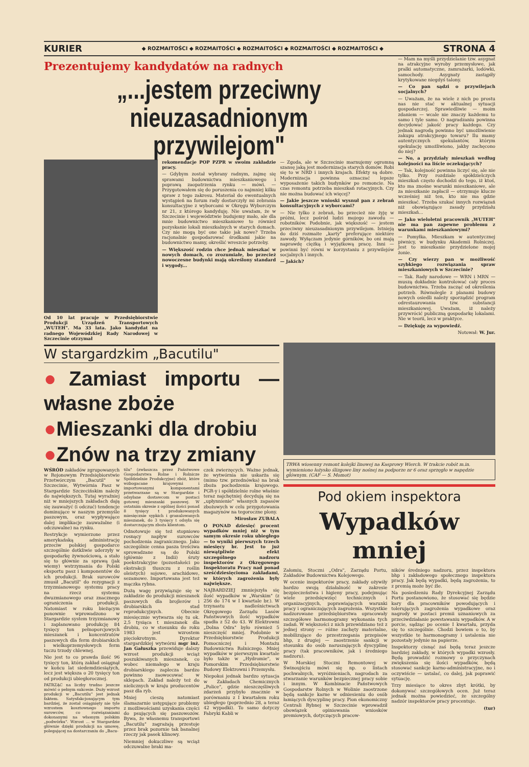KURIER ◆ ROZMAITOŚCI ◆ ROZMAITOŚCI ◆ ROZMAITOŚCI ◆ ROZMAITOŚCI ◆ ROZMAITOŚCI ◆ STRONA 4
Prezentujemy kandydatów na radnych
„...jestem przeciwny nieuzasadnionym przywilejom"
Od 10 lat pracuje w Przedsiębiorstwie Produkcji Urządzeń Transportowych „WUTEH". Ma 33 lata. Jako kandydat na radnego Wojewódzkiej Rady Narodowej w Szczecinie otrzymał
rekomendacje POP PZPR w swoim zakładzie pracy.
— Gdybym został wybrany radnym, zajmę się sprawami budownictwa mieszkaniowego i poprawą zaopatrzenia rynku — mówi. — Przygotowałem się do poruszenia co najmniej kilku spraw z tego zakresu. Materiał do ewentualnych wystąpień na forum rady dostarczyły mi zebrania konsultacyjne z wyborcami w Okręgu Wyborczym nr 21, z którego kandyduję. Nie uważam, że w Szczecinie i województwie budujemy mało, ale dla mnie budownictwo mieszkaniowe to również pozyskanie lokali mieszkalnych w starych domach. Czy nie mogą być one takie jak nowe? Trzeba racjonalnie gospodarować środkami jakie na budownictwo mamy, określić wreszcie potrzeby.
— Większość rodzin chce jednak mieszkać w nowych domach, co zrozumiałe, bo przecież nowoczesne budynki mają określony standard i wygody...
— Zgoda, ale w Szczecinie marnujemy ogromną szansę jaką jest modernizacja starych domów. Robi się to w NRD i innych krajach. Efekty są dobre. Modernizacja powinna oznaczać lepsze wyposażenie takich budynków po remoncie. Na czas remontu potrzeba mieszkań rotacyjnych. Czy nie można budować ich więcej?
— Jakie jeszcze wnioski wysnuł pan z zebrań konsultacyjnych z wyborcami?
— Nie tylko z zebrań, bo przecież nie żyję w próżni, lecz pośród ludzi mojego zawodu — robotników. Podobnie, jak większość — jestem przeciwny nieuzasadnionym przywilejom. Istnieją do dziś rozmaite „karty" preferujące niektóre zawody. Wyłączam jedynie górników, bo oni mają naprawdę ciężką i wyjątkową pracę. Inni — powinni być równi w korzystaniu z przywilejów socjalnych i innych.
— Jakich?
— Mam na myśli przydzielanie tzw. asygnat na atrakcyjne wyroby przemysłowe, jak pralki automatyczne, zamrażarki, lodówki, samochody. Asygnaty zastąpiły krytykowane niegdyś talony.
— Co pan sądzi o przywilejach socjalnych?
— Uważam, że na wiele z nich po prostu nas nie stać w aktualnej sytuacji gospodarczej. Sprawiedliwie — moim zdaniem — wcale nie znaczy każdemu to samo i tyle samo. O nagradzaniu powinna decydować jakość pracy każdego. Czy jednak nagrodą powinno być umożliwienie zakupu atrakcyjnego towaru? Ilu mamy autentycznych spekulantów, którym spekulację umożliwiono, jakby zachęcono do niej?
— No, a przydziały mieszkań według kolejności na liście oczekujących?
— Tak, kolejność powinna liczyć się, ale nie tylko. Przy rozdziale spółdzielczych mieszkań często dochodzi do tego, iż ktoś, kto ma znośne warunki mieszkaniowe, ale za mieszkanie zapłacił — otrzymuje klucze wcześniej niż ten, kto nie ma gdzie mieszkać. Trzeba szukać innych rozwiązań niż obowiązujące zasady przydziału mieszkań...
— Jako wieloletni pracownik „WUTEH" nie ma pan zapewne problemu z warunkami mieszkaniowymi?
— Pomyłka. Mieszkam w autentycznej piwnicy, w budynku Akademii Rolniczej. Jest to mieszkanie przydzielone mojej żonie.
— Czy wierzy pan w możliwość szybkiego rozwiązania spraw mieszkaniowych w Szczecinie?
— Tak. Rady narodowe — WRN i MRN — muszą dokładnie kontrolować cały proces budownictwa. Trzeba zacząć od określenia potrzeb. Równolegle z planami budowy nowych osiedli należy sporządzić program odrestaurowania tzw. substancji mieszkaniowej. Uważam, iż należy przywrócić publiczną gospodarkę lokalami. Nie w teorii, lecz w praktyce.
— Dziękuję za wypowiedź.
Notował: W. Jur.
W stargardzkim „Bacutilu"
●Zamiast importu — własne zboże
●Mieszanki dla drobiu
●Znów na trzy zmiany
WŚRÓD zakładów zgrupowanych w Rejonowym Przedsiębiorstwie Przetwórczym „Bacutil" w Szczecinie, Wytwórnia Pasz w Stargardzie Szczecińskim należy do największych. Tutaj wyraźniej niż w mniejszych zakładach dają się zauważyć (i odczuć) tendencje dominujące w naszym przemyśle paszowym, oraz wypływające dalej implikacje zauważalne (i odczuwalne) na rynku.
Restrykcje wymierzone przez amerykańską administrację przeciw polskiej gospodarce szczególnie dotkliwie uderzyły w gospodarkę żywnościową, a stało się to głównie za sprawą (jak wiemy) wstrzymania do Polski eksportu pasz i komponentów do ich produkcji. Brak surowców zmusił „Bacutil" do rezygnacji z trzyzmianowego systemu pracy na rzecz systemu dwuzmianowego oraz znacznego ograniczenia produkcji. Natomiast w roku bieżącym ponownie wprowadzono w Stargardzie system trzyzmianowy i zaplanowano produkcję 84 tysięcy ton pełnoporcjowych mieszanek i koncentratów paszowych dla ferm drobiarskich i wielkoprzemysłowych ferm tuczu trzody chlewnej.
Nie jest to co prawda ilość 96 tysięcy ton, którą zakład osiągnął w końcu lat siedemdziesiątych, lecz jest większa o 20 tysięcy ton od produkcji ubiegłorocznej.
PATRZĄC na liczby trudno jeszcze mówić o pełnym sukcesie. Duży wzrost produkcji w „Bacutilu" jest jednak faktem. Satysfakcjonującym tym bardziej, że został osiągnięty nie tyle wzrostem kosztownego importu surowców, co rozwiązaniami dokonanymi na własnym polskim „podwórku". Wzrost ... w Stargardzie głównie dzięki produkcji na umowę, polegającej na dostarczaniu do „Bacu-
tilu" (zwłaszcza przez Państwowe Gospodarstwa Rolne i Rolnicze Spółdzielnie Produkcyjne) zbóż, które wzbogacane krajowymi i importowanymi komponentami przetwarzane są w Stargardzie i odsyłane dostawcom w postaci gotowej mieszanki paszowej. W ostatnim okresie z ogólnej ilości ponad 8 tysięcy t produkowanych miesięcznie sypkich i granulowanych mieszanek, do 3 tysięcy t odsyła się dostarczającym zboża klientom.
Odnotowuje się też stopniowo rosnący napływ surowców pochodzenia zagranicznego. Jako szczególnie cenna pasza treściwa sprowadzane są do Polski (głównie z Indii) śruty poekstrakcyjne (pozostałości po ekstrakcji tłuszczu z roślin oleistych) sojowe, arachidowe, sezamowe. Importowana jest też mączka rybna.
Dużą wagę przywiązuje się w zakładzie do produkcji mieszanek paszowych dla brojlerów i drobiarskich stad reprodukcyjnych. Obecnie miesięcznie wytwarza się tu ok. 2,5 tysiąca t mieszanek dla drobiu, co w stosunku do roku 1983 jest wzrostem pięciokrotnym. Dyrektor stargardzkiej wytwórni mgr inż. Jan Gałuszka przewiduje dalszy wzrost produkcji wciąż poszukiwanych mieszanek, co wobec niemałego w kraju drobiarskiego zaplecza bardzo powinno zaowocować w sklepach. Zakład należy też do nielicznych w kraju producentów pasz dla ryb.
Mniej cieszą natomiast ślamazarnie ustępujące problemy z możliwościami uzyskania części do psujących się paszowozów. Bywa, że własnemu transportowi „Bacutilu" zagrażają przestoje przez brak pozornie tak banalnej rzeczy jak pasek klinowy.
Niemniej dokuczliwe są wciąż odczuwalne braki ma-
czek zwierzęcych. Ważne jednak, że wytwórnia nie uskarża się (mimo tzw. przednówka) na brak zboża pochodzenia krajowego. PGR-y i spółdzielnie rolne właśnie teraz najchętniej decydują się na „upłynnienie" własnych zapasów zbożowych w celu przygotowania magazynów na tegoroczne plony.
Mirosław ZUBALA
O PONAD dziesięć procent wypadków mniej niż w tym samym okresie roku ubiegłego — to wyniki pierwszych trzech miesięcy br. Jest to już niewątpliwie efekt szczególnego nadzoru inspektorów z Okręgowego Inspektoratu Pracy nad ponad sześćdziesięcioma zakładami, w których zagrożenia były największe.
NAJBARDZIEJ zmniejszyła się ilość wypadków w „Warskim" (z 256 do 174 w I kwartale br.). W trzynastu nadleśnictwach Okręgowego Zarządu Lasów Państwowych ilość wypadków spadła z 52 do 43. W Elektrowni „Dolna Odra" było również 5 nieszczęść mniej. Podobnie w Przedsiębiorstwie Produkcji Pomocniczej i Montażu Budownictwa Rolniczego. Mniej wypadków w pierwszym kwartale było także w „Hydromie", w Pomorskim Przedsiębiorstwie Budowy Elektrowni i Przemysłu.
Niepokoi jednak bardzo sytuacja w Zakładach Chemicznych „Police", gdzie nieszczęśliwych zdarzeń przybyło znacznie w porównaniu z I kwartałem roku ubiegłego (poprzednio 28, a teraz 42 wypadki). To samo dotyczy Fabryki Kabli w
TRWA wiosenny remont kolejki linowej na Kasprowy Wierch. W trakcie robót m.in. wymieniono łożysko ślizgowe liny nośnej na podporze nr 6 oraz sprzęgło w napędzie głównym. (CAF — S. Momot)
Pod okiem inspektora
Wypadków mniej
Załomiu, Stoczni „Odra", Zarządu Portu, Zakładów Budownictwa Kolejowego.
W ocenie inspektorów pracy, zakłady ożywiły bardzo swoją działalność w zakresie bezpieczeństwa i higieny pracy, podejmując wiele przedsięwzięć technicznych i organizacyjnych, poprawiających warunki pracy i ograniczających zagrożenia. Wszystkie nadzorowane przedsiębiorstwa opracowały szczegółowe harmonogramy wykonania tych zadań. W większości z nich przewidziano też z jednej strony — różne zachęty materialne, mobilizujące do przestrzegania przepisów bhp, z drugiej — zaostrzenie sankcji w stosunku do osób naruszających dyscyplinę pracy (tak pracowników, jak i średniego nadzoru).
W Morskiej Stoczni Remontowej w Świnoujściu mówi się np. o listach pochwalnych, wyróżnieniach, nagrodach za stwarzanie warunków bezpiecznej pracy sobie i innym. W Kombinacie Państwowych Gospodarstw Rolnych w Wolinie zaostrzone będą sankcje karne w odniesieniu do osób łamiących dyscyplinę pracy. Pion ekonomiczny Centrali Rybnej w Szczecinie wprowadził obowiązek opiniowania wniosków premiowych, dotyczących pracow-
ników średniego nadzoru, przez inspektora bhp i zakładowego społecznego inspektora pracy. Jak będą wypadki, będą zagrożenia, to z premią może być źle.
Na posiedzeniu Rady Dyrekcyjnej Zarządu Portu postanowiono, że stosować się będzie kary dla pracowników powodujących i tolerujących zagrożenia wypadkowe oraz nagrody w postaci premii uznaniowych za przeciwdziałanie powstawaniu wypadków. A w porcie, sądząc po ocenie I kwartału, przyda się to szczególnie. Chodzi bowiem o to, by wszystkie te harmonogramy i ustalenia nie pozostały jedynie na papierze.
Inspektorzy cisnąć zaś będą teraz jeszcze bardziej zakłady, w których wypadki wzrosły. Będą prowadzić rozmowy o przyczynach zwiększenia się ilości wypadków, będą stosować sankcje karno-administracyjne, no i oczywiście — ustalać, co dalej, jak poprawić sytuację.
Trzy miesiące to okres zbyt krótki, by dokonywać szczegółowych ocen. Już teraz jednak można powiedzieć, że szczególny nadzór inspektorów pracy procentuje.
(tur)